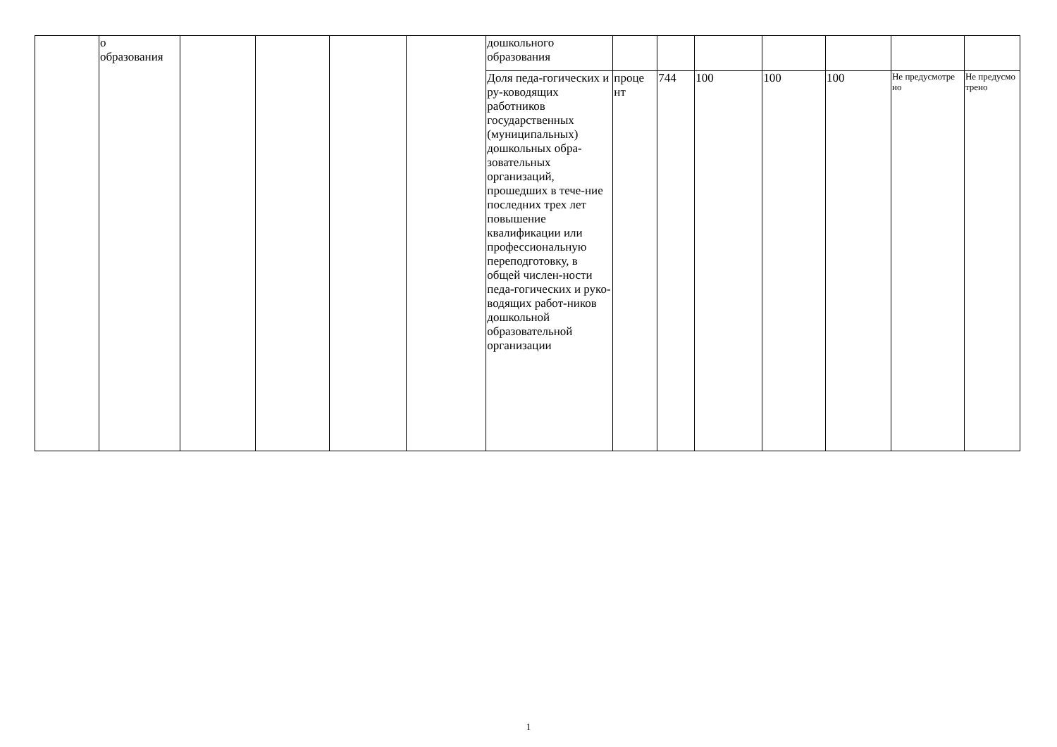| | о образования | | | | | дошкольного образования | | | | | | | |
| | | | | | | Доля педа-гогических и ру-ководящих работников государственных (муниципальных) дошкольных обра-зовательных организаций, прошедших в тече-ние последних трех лет повышение квалификации или профессиональную переподготовку, в общей числен-ности педа-гогических и руко-водящих работ-ников дошкольной образовательной организации | проце нт | 744 | 100 | 100 | 100 | Не предусмотре но | Не предусмо трено |
1